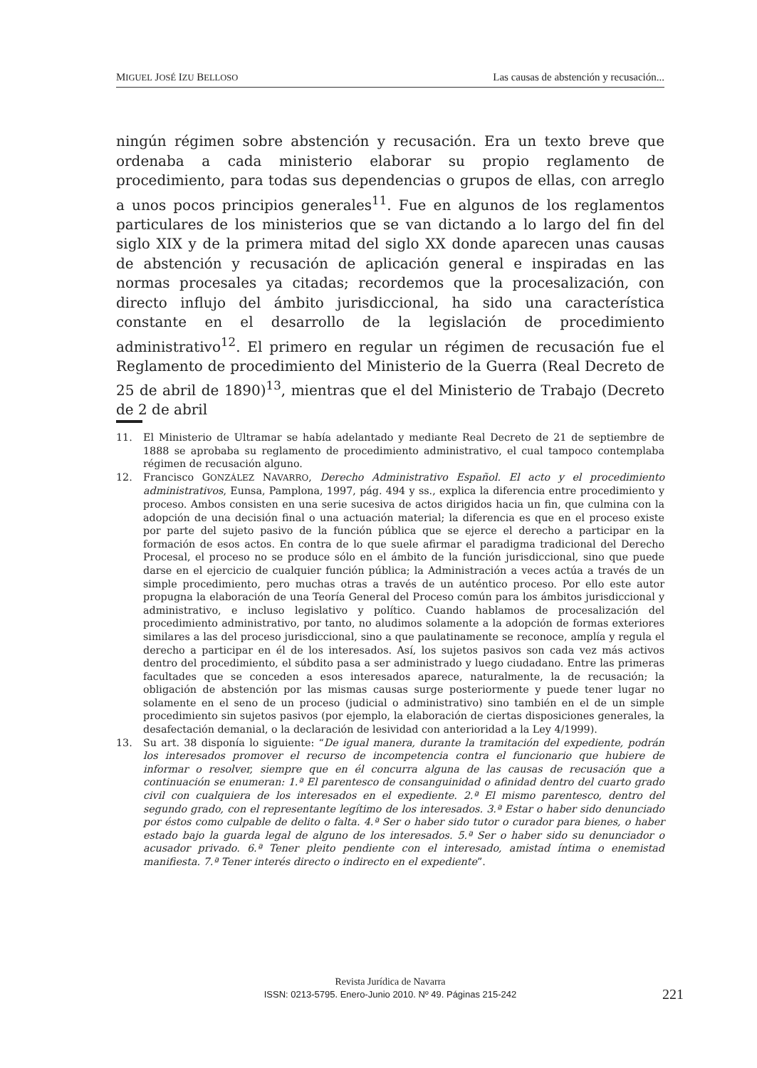MIGUEL JOSÉ IZU BELLOSO Las causas de abstención y recusación...
ningún régimen sobre abstención y recusación. Era un texto breve que ordenaba a cada ministerio elaborar su propio reglamento de procedimiento, para todas sus dependencias o grupos de ellas, con arreglo a unos pocos principios generales<sup>11</sup>. Fue en algunos de los reglamentos particulares de los ministerios que se van dictando a lo largo del fin del siglo XIX y de la primera mitad del siglo XX donde aparecen unas causas de abstención y recusación de aplicación general e inspiradas en las normas procesales ya citadas; recordemos que la procesalización, con directo influjo del ámbito jurisdiccional, ha sido una característica constante en el desarrollo de la legislación de procedimiento administrativo<sup>12</sup>. El primero en regular un régimen de recusación fue el Reglamento de procedimiento del Ministerio de la Guerra (Real Decreto de 25 de abril de 1890)<sup>13</sup>, mientras que el del Ministerio de Trabajo (Decreto de 2 de abril
11. El Ministerio de Ultramar se había adelantado y mediante Real Decreto de 21 de septiembre de 1888 se aprobaba su reglamento de procedimiento administrativo, el cual tampoco contemplaba régimen de recusación alguno.
12. Francisco GONZÁLEZ NAVARRO, Derecho Administrativo Español. El acto y el procedimiento administrativos, Eunsa, Pamplona, 1997, pág. 494 y ss., explica la diferencia entre procedimiento y proceso. Ambos consisten en una serie sucesiva de actos dirigidos hacia un fin, que culmina con la adopción de una decisión final o una actuación material; la diferencia es que en el proceso existe por parte del sujeto pasivo de la función pública que se ejerce el derecho a participar en la formación de esos actos. En contra de lo que suele afirmar el paradigma tradicional del Derecho Procesal, el proceso no se produce sólo en el ámbito de la función jurisdiccional, sino que puede darse en el ejercicio de cualquier función pública; la Administración a veces actúa a través de un simple procedimiento, pero muchas otras a través de un auténtico proceso. Por ello este autor propugna la elaboración de una Teoría General del Proceso común para los ámbitos jurisdiccional y administrativo, e incluso legislativo y político. Cuando hablamos de procesalización del procedimiento administrativo, por tanto, no aludimos solamente a la adopción de formas exteriores similares a las del proceso jurisdiccional, sino a que paulatinamente se reconoce, amplía y regula el derecho a participar en él de los interesados. Así, los sujetos pasivos son cada vez más activos dentro del procedimiento, el súbdito pasa a ser administrado y luego ciudadano. Entre las primeras facultades que se conceden a esos interesados aparece, naturalmente, la de recusación; la obligación de abstención por las mismas causas surge posteriormente y puede tener lugar no solamente en el seno de un proceso (judicial o administrativo) sino también en el de un simple procedimiento sin sujetos pasivos (por ejemplo, la elaboración de ciertas disposiciones generales, la desafectación demanial, o la declaración de lesividad con anterioridad a la Ley 4/1999).
13. Su art. 38 disponía lo siguiente: “De igual manera, durante la tramitación del expediente, podrán los interesados promover el recurso de incompetencia contra el funcionario que hubiere de informar o resolver, siempre que en él concurra alguna de las causas de recusación que a continuación se enumeran: 1.ª El parentesco de consanguinidad o afinidad dentro del cuarto grado civil con cualquiera de los interesados en el expediente. 2.ª El mismo parentesco, dentro del segundo grado, con el representante legítimo de los interesados. 3.ª Estar o haber sido denunciado por éstos como culpable de delito o falta. 4.ª Ser o haber sido tutor o curador para bienes, o haber estado bajo la guarda legal de alguno de los interesados. 5.ª Ser o haber sido su denunciador o acusador privado. 6.ª Tener pleito pendiente con el interesado, amistad íntima o enemistad manifiesta. 7.ª Tener interés directo o indirecto en el expediente”.
Revista Jurídica de Navarra
ISSN: 0213-5795. Enero-Junio 2010. Nº 49. Páginas 215-242
221